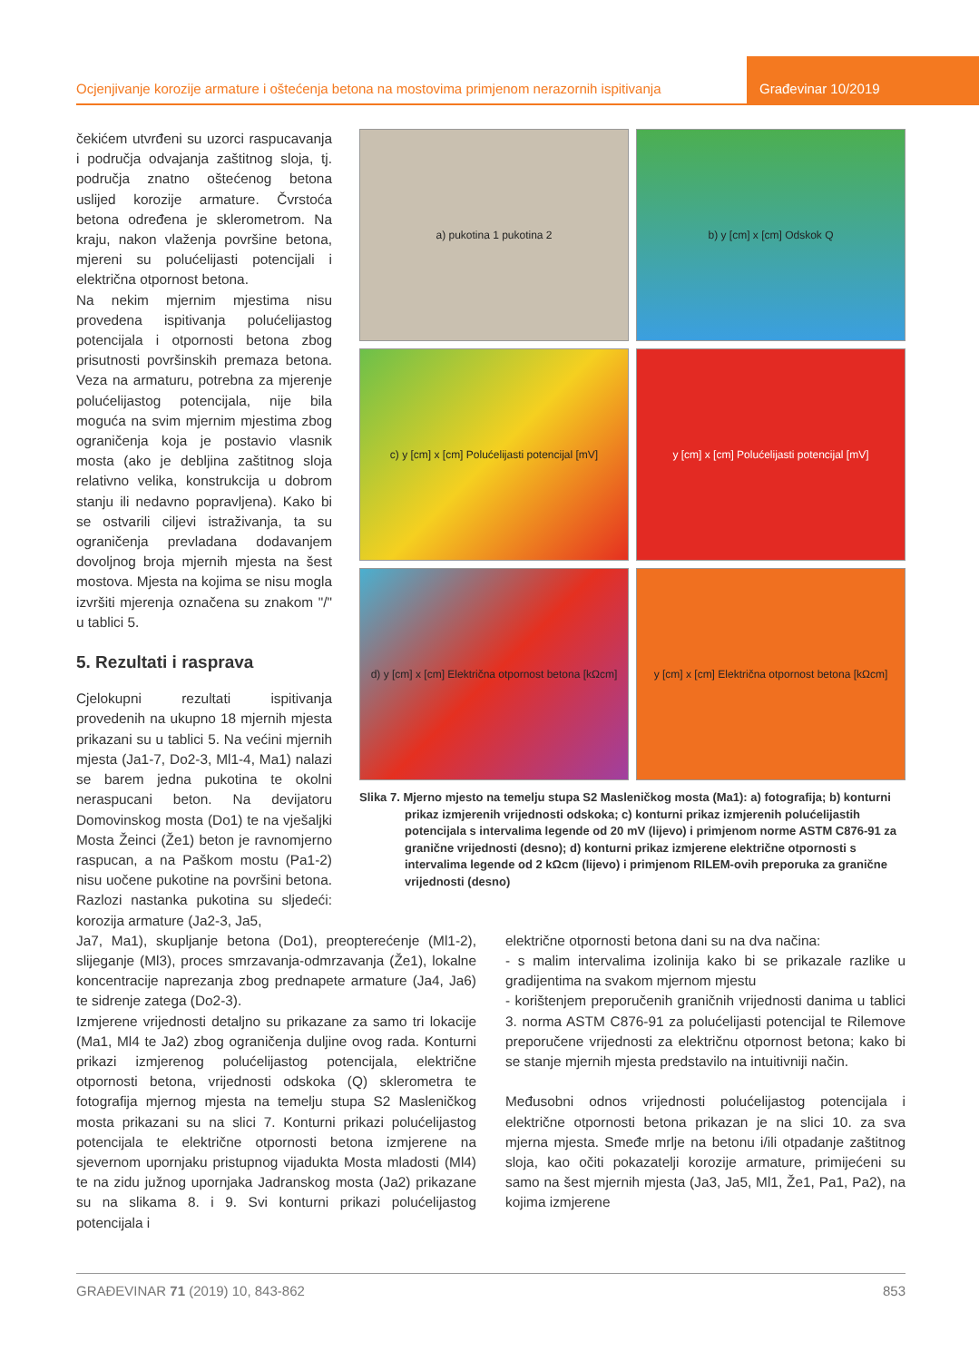Ocjenjivanje korozije armature i oštećenja betona na mostovima primjenom nerazornih ispitivanja
Građevinar 10/2019
čekićem utvrđeni su uzorci raspucavanja i područja odvajanja zaštitnog sloja, tj. područja znatno oštećenog betona uslijed korozije armature. Čvrstoća betona određena je sklerometrom. Na kraju, nakon vlaženja površine betona, mjereni su polućelijasti potencijali i električna otpornost betona.
Na nekim mjernim mjestima nisu provedena ispitivanja polućelijastog potencijala i otpornosti betona zbog prisutnosti površinskih premaza betona. Veza na armaturu, potrebna za mjerenje polućelijastog potencijala, nije bila moguća na svim mjernim mjestima zbog ograničenja koja je postavio vlasnik mosta (ako je debljina zaštitnog sloja relativno velika, konstrukcija u dobrom stanju ili nedavno popravljena). Kako bi se ostvarili ciljevi istraživanja, ta su ograničenja prevladana dodavanjem dovoljnog broja mjernih mjesta na šest mostova. Mjesta na kojima se nisu mogla izvršiti mjerenja označena su znakom "/" u tablici 5.
5. Rezultati i rasprava
Cjelokupni rezultati ispitivanja provedenih na ukupno 18 mjernih mjesta prikazani su u tablici 5. Na većini mjernih mjesta (Ja1-7, Do2-3, Ml1-4, Ma1) nalazi se barem jedna pukotina te okolni neraspucani beton. Na devijatoru Domovinskog mosta (Do1) te na vješaljki Mosta Žeinci (Že1) beton je ravnomjerno raspucan, a na Paškom mostu (Pa1-2) nisu uočene pukotine na površini betona. Razlozi nastanka pukotina su sljedeći: korozija armature (Ja2-3, Ja5,
a) pukotina 1 pukotina 2
b) y [cm] x [cm] Odskok Q
c) y [cm] x [cm] Polućelijasti potencijal [mV]
y [cm] x [cm] Polućelijasti potencijal [mV]
d) y [cm] x [cm] Električna otpornost betona [kΩcm]
y [cm] x [cm] Električna otpornost betona [kΩcm]
Slika 7. Mjerno mjesto na temelju stupa S2 Masleničkog mosta (Ma1): a) fotografija; b) konturni prikaz izmjerenih vrijednosti odskoka; c) konturni prikaz izmjerenih polućelijastih potencijala s intervalima legende od 20 mV (lijevo) i primjenom norme ASTM C876-91 za granične vrijednosti (desno); d) konturni prikaz izmjerene električne otpornosti s intervalima legende od 2 kΩcm (lijevo) i primjenom RILEM-ovih preporuka za granične vrijednosti (desno)
Ja7, Ma1), skupljanje betona (Do1), preopterećenje (Ml1-2), slijeganje (Ml3), proces smrzavanja-odmrzavanja (Že1), lokalne koncentracije naprezanja zbog prednapete armature (Ja4, Ja6) te sidrenje zatega (Do2-3).
Izmjerene vrijednosti detaljno su prikazane za samo tri lokacije (Ma1, Ml4 te Ja2) zbog ograničenja duljine ovog rada. Konturni prikazi izmjerenog polućelijastog potencijala, električne otpornosti betona, vrijednosti odskoka (Q) sklerometra te fotografija mjernog mjesta na temelju stupa S2 Masleničkog mosta prikazani su na slici 7. Konturni prikazi polućelijastog potencijala te električne otpornosti betona izmjerene na sjevernom upornjaku pristupnog vijadukta Mosta mladosti (Ml4) te na zidu južnog upornjaka Jadranskog mosta (Ja2) prikazane su na slikama 8. i 9. Svi konturni prikazi polućelijastog potencijala i
električne otpornosti betona dani su na dva načina:
- s malim intervalima izolinija kako bi se prikazale razlike u gradijentima na svakom mjernom mjestu
- korištenjem preporučenih graničnih vrijednosti danima u tablici 3. norma ASTM C876-91 za polućelijasti potencijal te Rilemove preporučene vrijednosti za električnu otpornost betona; kako bi se stanje mjernih mjesta predstavilo na intuitivniji način.
Međusobni odnos vrijednosti polućelijastog potencijala i električne otpornosti betona prikazan je na slici 10. za sva mjerna mjesta. Smeđe mrlje na betonu i/ili otpadanje zaštitnog sloja, kao očiti pokazatelji korozije armature, primijećeni su samo na šest mjernih mjesta (Ja3, Ja5, Ml1, Že1, Pa1, Pa2), na kojima izmjerene
GRAĐEVINAR 71 (2019) 10, 843-862 853